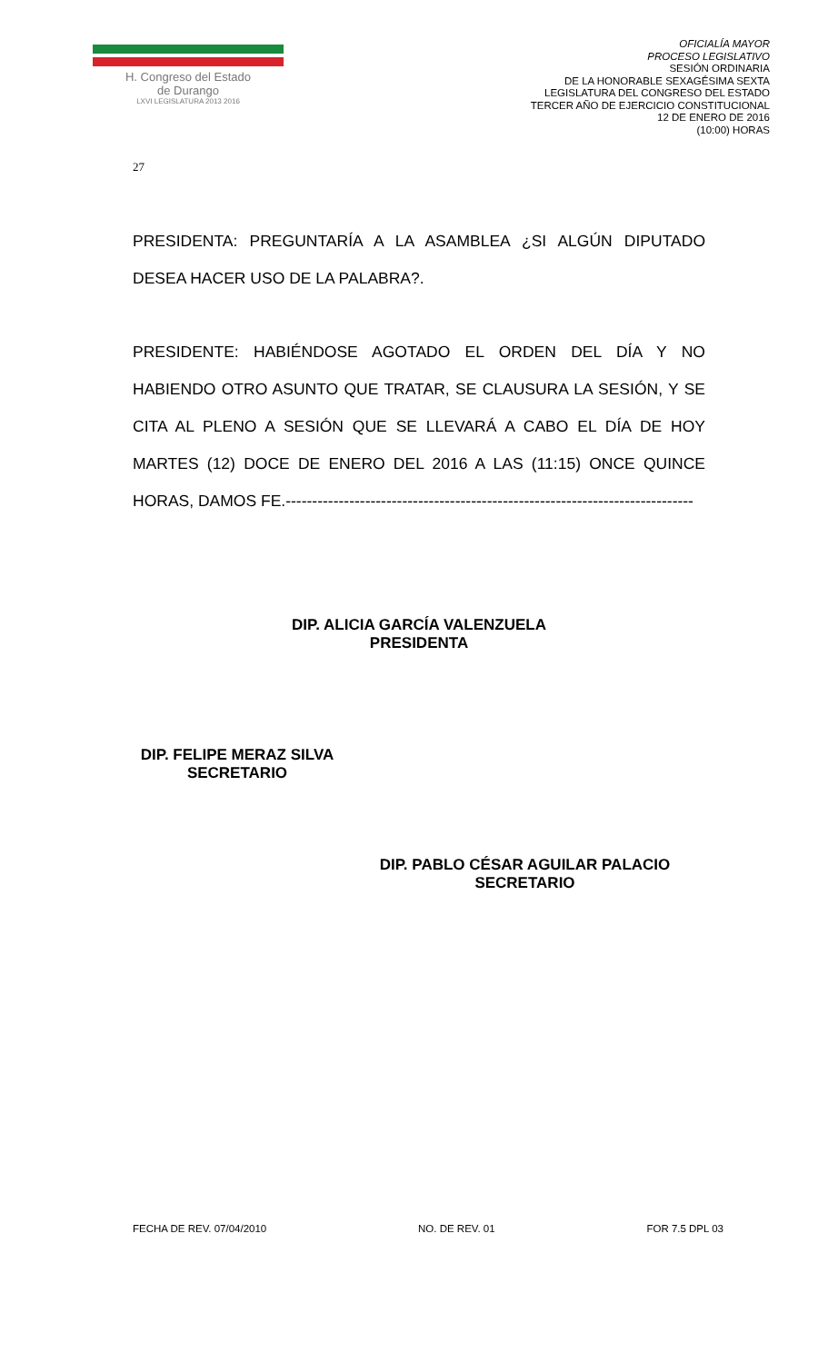H. Congreso del Estado
de Durango
LXVI LEGISLATURA 2013 2016
OFICIALÍA MAYOR
PROCESO LEGISLATIVO
SESIÓN ORDINARIA
DE LA HONORABLE SEXAGÉSIMA SEXTA
LEGISLATURA DEL CONGRESO DEL ESTADO
TERCER AÑO DE EJERCICIO CONSTITUCIONAL
12 DE ENERO DE 2016
(10:00) HORAS
27
PRESIDENTA: PREGUNTARÍA A LA ASAMBLEA ¿SI ALGÚN DIPUTADO DESEA HACER USO DE LA PALABRA?.
PRESIDENTE: HABIÉNDOSE AGOTADO EL ORDEN DEL DÍA Y NO HABIENDO OTRO ASUNTO QUE TRATAR, SE CLAUSURA LA SESIÓN, Y SE CITA AL PLENO A SESIÓN QUE SE LLEVARÁ A CABO EL DÍA DE HOY MARTES (12) DOCE DE ENERO DEL 2016 A LAS (11:15) ONCE QUINCE HORAS, DAMOS FE.-----------------------------------------------------------------------------
DIP. ALICIA GARCÍA VALENZUELA
PRESIDENTA
DIP. FELIPE MERAZ SILVA
SECRETARIO
DIP. PABLO CÉSAR AGUILAR PALACIO
SECRETARIO
FECHA DE REV. 07/04/2010 NO. DE REV. 01 FOR 7.5 DPL 03